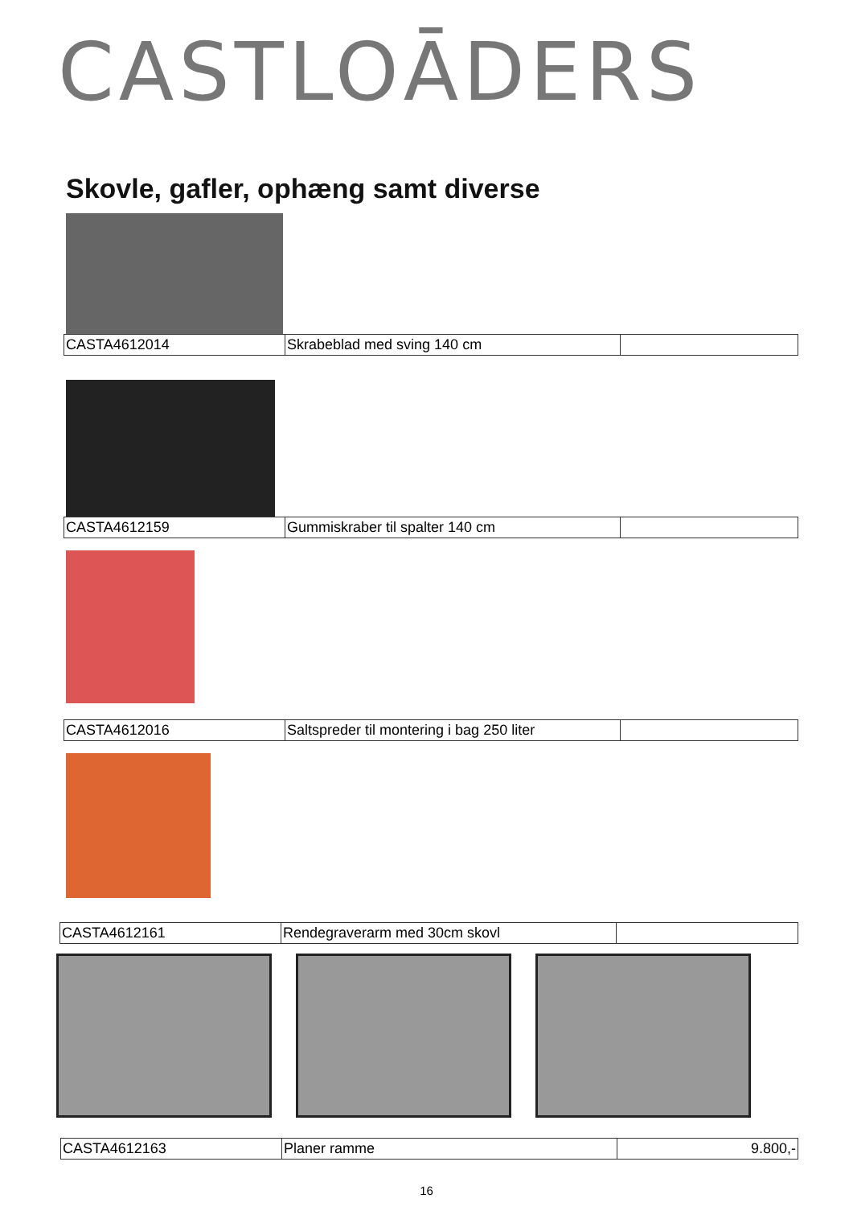CASTLOĀDERS
Skovle, gafler, ophæng samt diverse
| CASTA4612014 | Skrabeblad med sving 140 cm | |
| CASTA4612159 | Gummiskraber til spalter 140 cm | |
| CASTA4612016 | Saltspreder til montering i bag 250 liter | |
| CASTA4612161 | Rendegraverarm med 30cm skovl | |
| CASTA4612163 | Planer ramme | 9.800,- |
16